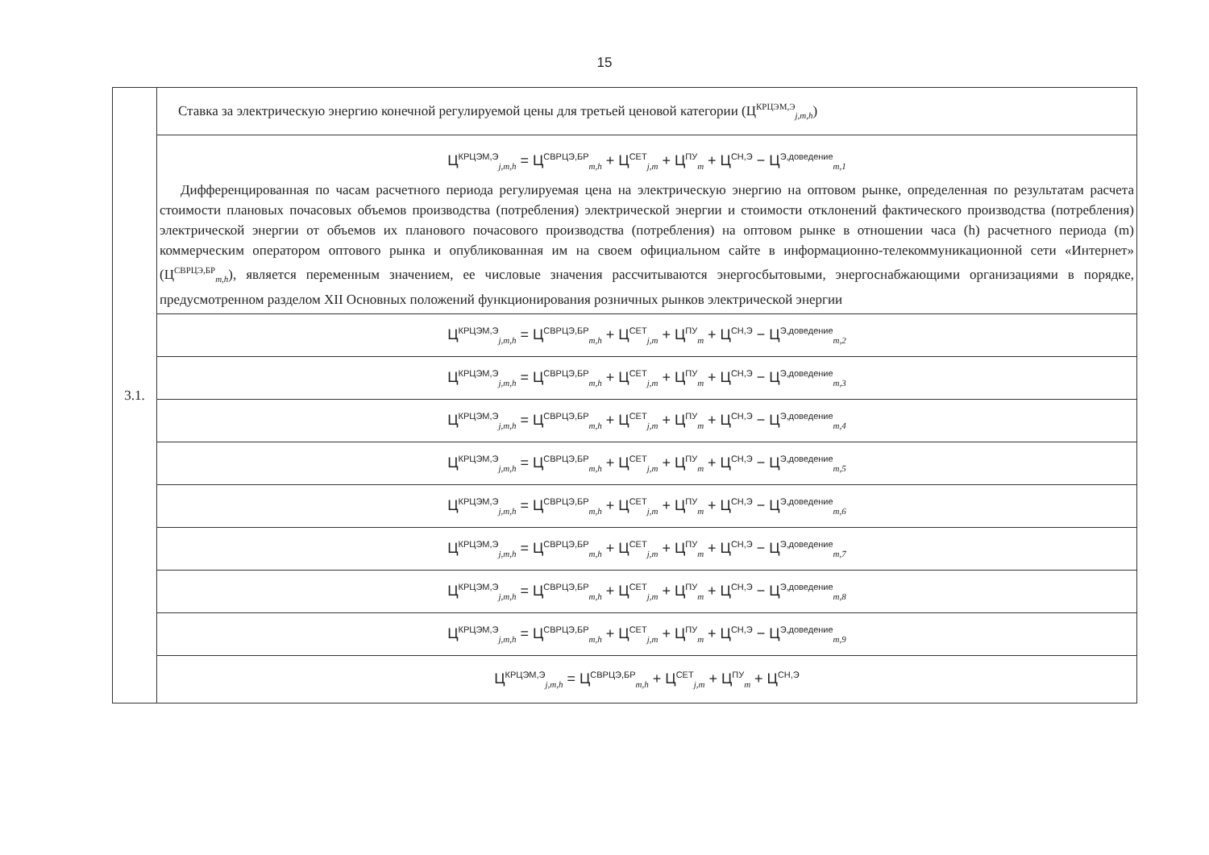15
| 3.1. | Ставка за электрическую энергию конечной регулируемой цены для третьей ценовой категории (Ц<sup>КРЦЭМ,Э</sup><sub>j,m,h</sub>) |
| | Ц<sup>КРЦЭМ,Э</sup><sub>j,m,h</sub> = Ц<sup>СВРЦЭ,БР</sup><sub>m,h</sub> + Ц<sup>СЕТ</sup><sub>j,m</sub> + Ц<sup>ПУ</sup><sub>m</sub> + Ц<sup>СН,Э</sup> − Ц<sup>Э,доведение</sup><sub>m,1</sub> Дифференцированная по часам расчетного периода регулируемая цена на электрическую энергию на оптовом рынке, определенная по результатам расчета стоимости плановых почасовых объемов производства (потребления) электрической энергии и стоимости отклонений фактического производства (потребления) электрической энергии от объемов их планового почасового производства (потребления) на оптовом рынке в отношении часа (h) расчетного периода (m) коммерческим оператором оптового рынка и опубликованная им на своем официальном сайте в информационно-телекоммуникационной сети «Интернет» (Ц<sup>СВРЦЭ,БР</sup><sub>m,h</sub>), является переменным значением, ее числовые значения рассчитываются энергосбытовыми, энергоснабжающими организациями в порядке, предусмотренном разделом XII Основных положений функционирования розничных рынков электрической энергии |
| | Ц<sup>КРЦЭМ,Э</sup><sub>j,m,h</sub> = Ц<sup>СВРЦЭ,БР</sup><sub>m,h</sub> + Ц<sup>СЕТ</sup><sub>j,m</sub> + Ц<sup>ПУ</sup><sub>m</sub> + Ц<sup>СН,Э</sup> − Ц<sup>Э,доведение</sup><sub>m,2</sub> |
| | Ц<sup>КРЦЭМ,Э</sup><sub>j,m,h</sub> = Ц<sup>СВРЦЭ,БР</sup><sub>m,h</sub> + Ц<sup>СЕТ</sup><sub>j,m</sub> + Ц<sup>ПУ</sup><sub>m</sub> + Ц<sup>СН,Э</sup> − Ц<sup>Э,доведение</sup><sub>m,3</sub> |
| | Ц<sup>КРЦЭМ,Э</sup><sub>j,m,h</sub> = Ц<sup>СВРЦЭ,БР</sup><sub>m,h</sub> + Ц<sup>СЕТ</sup><sub>j,m</sub> + Ц<sup>ПУ</sup><sub>m</sub> + Ц<sup>СН,Э</sup> − Ц<sup>Э,доведение</sup><sub>m,4</sub> |
| | Ц<sup>КРЦЭМ,Э</sup><sub>j,m,h</sub> = Ц<sup>СВРЦЭ,БР</sup><sub>m,h</sub> + Ц<sup>СЕТ</sup><sub>j,m</sub> + Ц<sup>ПУ</sup><sub>m</sub> + Ц<sup>СН,Э</sup> − Ц<sup>Э,доведение</sup><sub>m,5</sub> |
| | Ц<sup>КРЦЭМ,Э</sup><sub>j,m,h</sub> = Ц<sup>СВРЦЭ,БР</sup><sub>m,h</sub> + Ц<sup>СЕТ</sup><sub>j,m</sub> + Ц<sup>ПУ</sup><sub>m</sub> + Ц<sup>СН,Э</sup> − Ц<sup>Э,доведение</sup><sub>m,6</sub> |
| | Ц<sup>КРЦЭМ,Э</sup><sub>j,m,h</sub> = Ц<sup>СВРЦЭ,БР</sup><sub>m,h</sub> + Ц<sup>СЕТ</sup><sub>j,m</sub> + Ц<sup>ПУ</sup><sub>m</sub> + Ц<sup>СН,Э</sup> − Ц<sup>Э,доведение</sup><sub>m,7</sub> |
| | Ц<sup>КРЦЭМ,Э</sup><sub>j,m,h</sub> = Ц<sup>СВРЦЭ,БР</sup><sub>m,h</sub> + Ц<sup>СЕТ</sup><sub>j,m</sub> + Ц<sup>ПУ</sup><sub>m</sub> + Ц<sup>СН,Э</sup> − Ц<sup>Э,доведение</sup><sub>m,8</sub> |
| | Ц<sup>КРЦЭМ,Э</sup><sub>j,m,h</sub> = Ц<sup>СВРЦЭ,БР</sup><sub>m,h</sub> + Ц<sup>СЕТ</sup><sub>j,m</sub> + Ц<sup>ПУ</sup><sub>m</sub> + Ц<sup>СН,Э</sup> − Ц<sup>Э,доведение</sup><sub>m,9</sub> |
| | Ц<sup>КРЦЭМ,Э</sup><sub>j,m,h</sub> = Ц<sup>СВРЦЭ,БР</sup><sub>m,h</sub> + Ц<sup>СЕТ</sup><sub>j,m</sub> + Ц<sup>ПУ</sup><sub>m</sub> + Ц<sup>СН,Э</sup> |